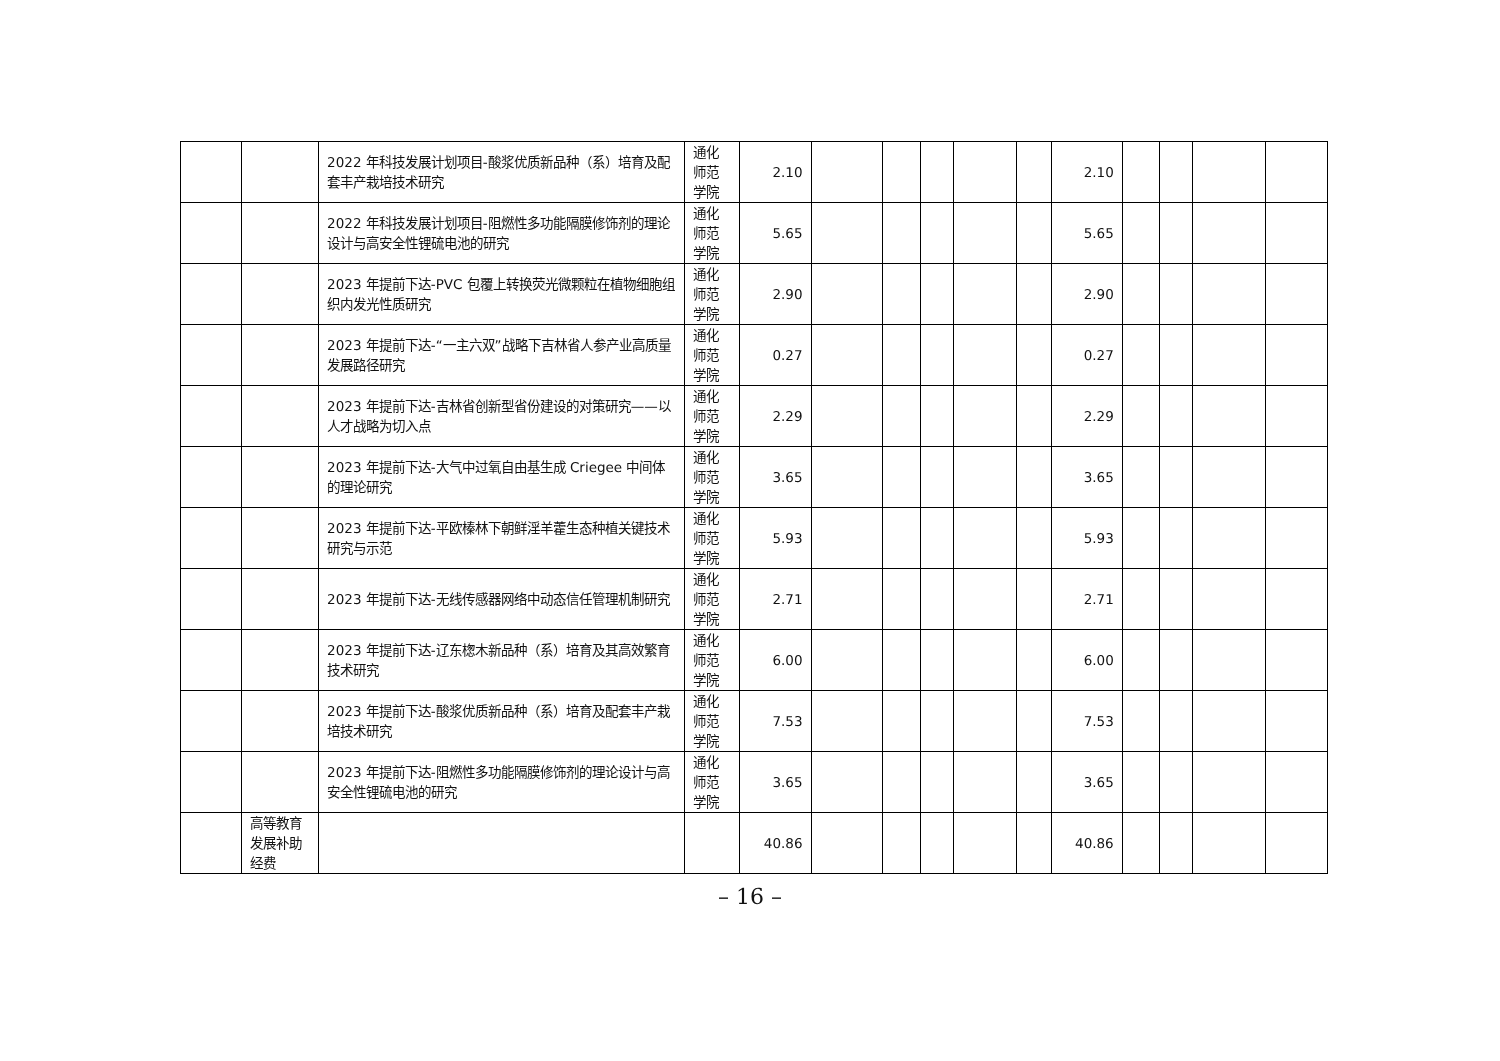| | | 2022 年科技发展计划项目-酸浆优质新品种（系）培育及配套丰产栽培技术研究 | 通化师范学院 | 2.10 | | | | | | 2.10 | | | | |
| | | 2022 年科技发展计划项目-阻燃性多功能隔膜修饰剂的理论设计与高安全性锂硫电池的研究 | 通化师范学院 | 5.65 | | | | | | 5.65 | | | | |
| | | 2023 年提前下达-PVC 包覆上转换荧光微颗粒在植物细胞组织内发光性质研究 | 通化师范学院 | 2.90 | | | | | | 2.90 | | | | |
| | | 2023 年提前下达-“一主六双”战略下吉林省人参产业高质量发展路径研究 | 通化师范学院 | 0.27 | | | | | | 0.27 | | | | |
| | | 2023 年提前下达-吉林省创新型省份建设的对策研究——以人才战略为切入点 | 通化师范学院 | 2.29 | | | | | | 2.29 | | | | |
| | | 2023 年提前下达-大气中过氧自由基生成 Criegee 中间体的理论研究 | 通化师范学院 | 3.65 | | | | | | 3.65 | | | | |
| | | 2023 年提前下达-平欧榛林下朝鲜淫羊藿生态种植关键技术研究与示范 | 通化师范学院 | 5.93 | | | | | | 5.93 | | | | |
| | | 2023 年提前下达-无线传感器网络中动态信任管理机制研究 | 通化师范学院 | 2.71 | | | | | | 2.71 | | | | |
| | | 2023 年提前下达-辽东楤木新品种（系）培育及其高效繁育技术研究 | 通化师范学院 | 6.00 | | | | | | 6.00 | | | | |
| | | 2023 年提前下达-酸浆优质新品种（系）培育及配套丰产栽培技术研究 | 通化师范学院 | 7.53 | | | | | | 7.53 | | | | |
| | | 2023 年提前下达-阻燃性多功能隔膜修饰剂的理论设计与高安全性锂硫电池的研究 | 通化师范学院 | 3.65 | | | | | | 3.65 | | | | |
| | 高等教育发展补助经费 | | | 40.86 | | | | | | 40.86 | | | | |
– 16 –